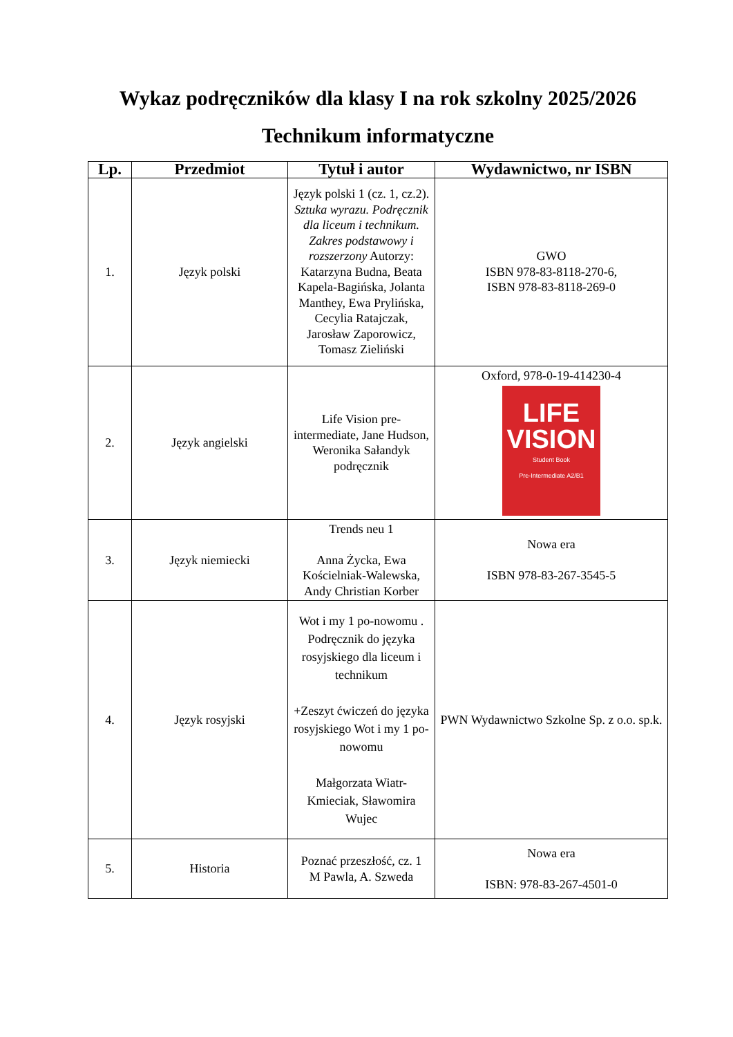Wykaz podręczników dla klasy I na rok szkolny 2025/2026
Technikum informatyczne
| Lp. | Przedmiot | Tytuł i autor | Wydawnictwo, nr ISBN |
| --- | --- | --- | --- |
| 1. | Język polski | Język polski 1 (cz. 1, cz.2). Sztuka wyrazu. Podręcznik dla liceum i technikum. Zakres podstawowy i rozszerzony Autorzy: Katarzyna Budna, Beata Kapela-Bagińska, Jolanta Manthey, Ewa Prylińska, Cecylia Ratajczak, Jarosław Zaporowicz, Tomasz Zieliński | GWO ISBN 978-83-8118-270-6, ISBN 978-83-8118-269-0 |
| 2. | Język angielski | Life Vision pre-intermediate, Jane Hudson, Weronika Sałandyk podręcznik | Oxford, 978-0-19-414230-4 LIFE VISION Student Book Pre-Intermediate A2/B1 |
| 3. | Język niemiecki | Trends neu 1 Anna Życka, Ewa Kościelniak-Walewska, Andy Christian Korber | Nowa era ISBN 978-83-267-3545-5 |
| 4. | Język rosyjski | Wot i my 1 po-nowomu . Podręcznik do języka rosyjskiego dla liceum i technikum +Zeszyt ćwiczeń do języka rosyjskiego Wot i my 1 po-nowomu Małgorzata Wiatr-Kmieciak, Sławomira Wujec | PWN Wydawnictwo Szkolne Sp. z o.o. sp.k. |
| 5. | Historia | Poznać przeszłość, cz. 1 M Pawla, A. Szweda | Nowa era ISBN: 978-83-267-4501-0 |